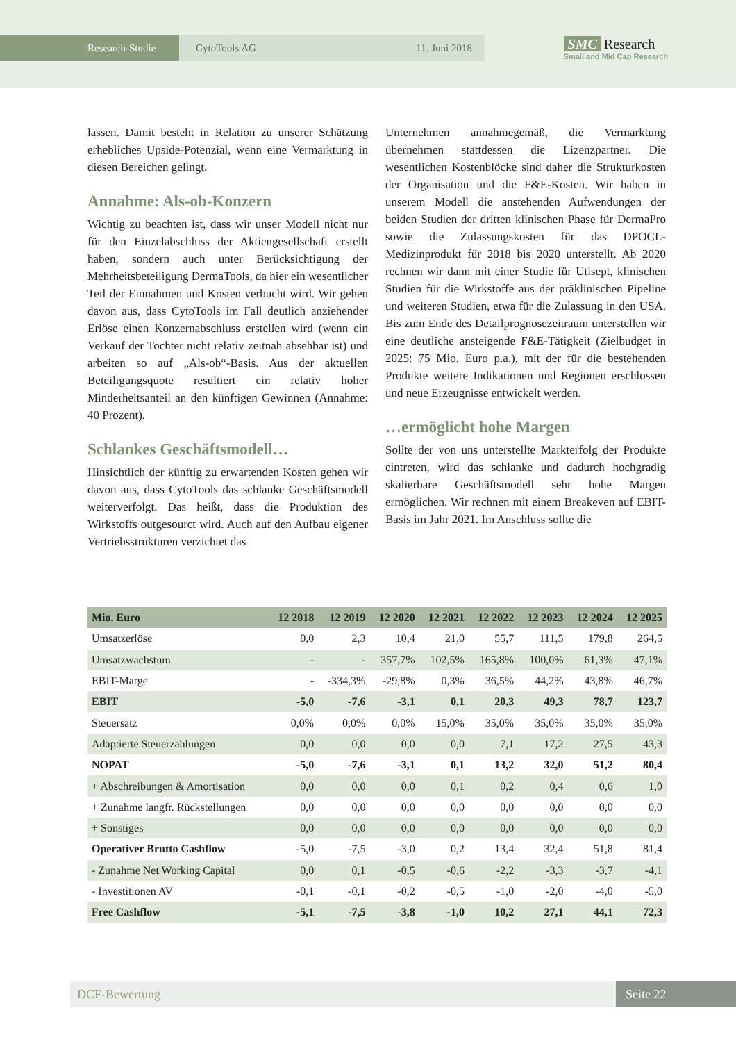Research-Studie CytoTools AG 11. Juni 2018
SMC Research
Small and Mid Cap Research
lassen. Damit besteht in Relation zu unserer Schätzung erhebliches Upside-Potenzial, wenn eine Vermarktung in diesen Bereichen gelingt.
Annahme: Als-ob-Konzern
Wichtig zu beachten ist, dass wir unser Modell nicht nur für den Einzelabschluss der Aktiengesellschaft erstellt haben, sondern auch unter Berücksichtigung der Mehrheitsbeteiligung DermaTools, da hier ein wesentlicher Teil der Einnahmen und Kosten verbucht wird. Wir gehen davon aus, dass CytoTools im Fall deutlich anziehender Erlöse einen Konzernabschluss erstellen wird (wenn ein Verkauf der Tochter nicht relativ zeitnah absehbar ist) und arbeiten so auf „Als-ob“-Basis. Aus der aktuellen Beteiligungsquote resultiert ein relativ hoher Minderheitsanteil an den künftigen Gewinnen (Annahme: 40 Prozent).
Schlankes Geschäftsmodell…
Hinsichtlich der künftig zu erwartenden Kosten gehen wir davon aus, dass CytoTools das schlanke Geschäftsmodell weiterverfolgt. Das heißt, dass die Produktion des Wirkstoffs outgesourct wird. Auch auf den Aufbau eigener Vertriebsstrukturen verzichtet das
Unternehmen annahmegemäß, die Vermarktung übernehmen stattdessen die Lizenzpartner. Die wesentlichen Kostenblöcke sind daher die Strukturkosten der Organisation und die F&E-Kosten. Wir haben in unserem Modell die anstehenden Aufwendungen der beiden Studien der dritten klinischen Phase für DermaPro sowie die Zulassungskosten für das DPOCL-Medizinprodukt für 2018 bis 2020 unterstellt. Ab 2020 rechnen wir dann mit einer Studie für Utisept, klinischen Studien für die Wirkstoffe aus der präklinischen Pipeline und weiteren Studien, etwa für die Zulassung in den USA. Bis zum Ende des Detailprognosezeitraum unterstellen wir eine deutliche ansteigende F&E-Tätigkeit (Zielbudget in 2025: 75 Mio. Euro p.a.), mit der für die bestehenden Produkte weitere Indikationen und Regionen erschlossen und neue Erzeugnisse entwickelt werden.
…ermöglicht hohe Margen
Sollte der von uns unterstellte Markterfolg der Produkte eintreten, wird das schlanke und dadurch hochgradig skalierbare Geschäftsmodell sehr hohe Margen ermöglichen. Wir rechnen mit einem Breakeven auf EBIT-Basis im Jahr 2021. Im Anschluss sollte die
| Mio. Euro | 12 2018 | 12 2019 | 12 2020 | 12 2021 | 12 2022 | 12 2023 | 12 2024 | 12 2025 |
| --- | --- | --- | --- | --- | --- | --- | --- | --- |
| Umsatzerlöse | 0,0 | 2,3 | 10,4 | 21,0 | 55,7 | 111,5 | 179,8 | 264,5 |
| Umsatzwachstum | - | - | 357,7% | 102,5% | 165,8% | 100,0% | 61,3% | 47,1% |
| EBIT-Marge | - | -334,3% | -29,8% | 0,3% | 36,5% | 44,2% | 43,8% | 46,7% |
| EBIT | -5,0 | -7,6 | -3,1 | 0,1 | 20,3 | 49,3 | 78,7 | 123,7 |
| Steuersatz | 0,0% | 0,0% | 0,0% | 15,0% | 35,0% | 35,0% | 35,0% | 35,0% |
| Adaptierte Steuerzahlungen | 0,0 | 0,0 | 0,0 | 0,0 | 7,1 | 17,2 | 27,5 | 43,3 |
| NOPAT | -5,0 | -7,6 | -3,1 | 0,1 | 13,2 | 32,0 | 51,2 | 80,4 |
| + Abschreibungen & Amortisation | 0,0 | 0,0 | 0,0 | 0,1 | 0,2 | 0,4 | 0,6 | 1,0 |
| + Zunahme langfr. Rückstellungen | 0,0 | 0,0 | 0,0 | 0,0 | 0,0 | 0,0 | 0,0 | 0,0 |
| + Sonstiges | 0,0 | 0,0 | 0,0 | 0,0 | 0,0 | 0,0 | 0,0 | 0,0 |
| Operativer Brutto Cashflow | -5,0 | -7,5 | -3,0 | 0,2 | 13,4 | 32,4 | 51,8 | 81,4 |
| - Zunahme Net Working Capital | 0,0 | 0,1 | -0,5 | -0,6 | -2,2 | -3,3 | -3,7 | -4,1 |
| - Investitionen AV | -0,1 | -0,1 | -0,2 | -0,5 | -1,0 | -2,0 | -4,0 | -5,0 |
| Free Cashflow | -5,1 | -7,5 | -3,8 | -1,0 | 10,2 | 27,1 | 44,1 | 72,3 |
DCF-Bewertung Seite 22